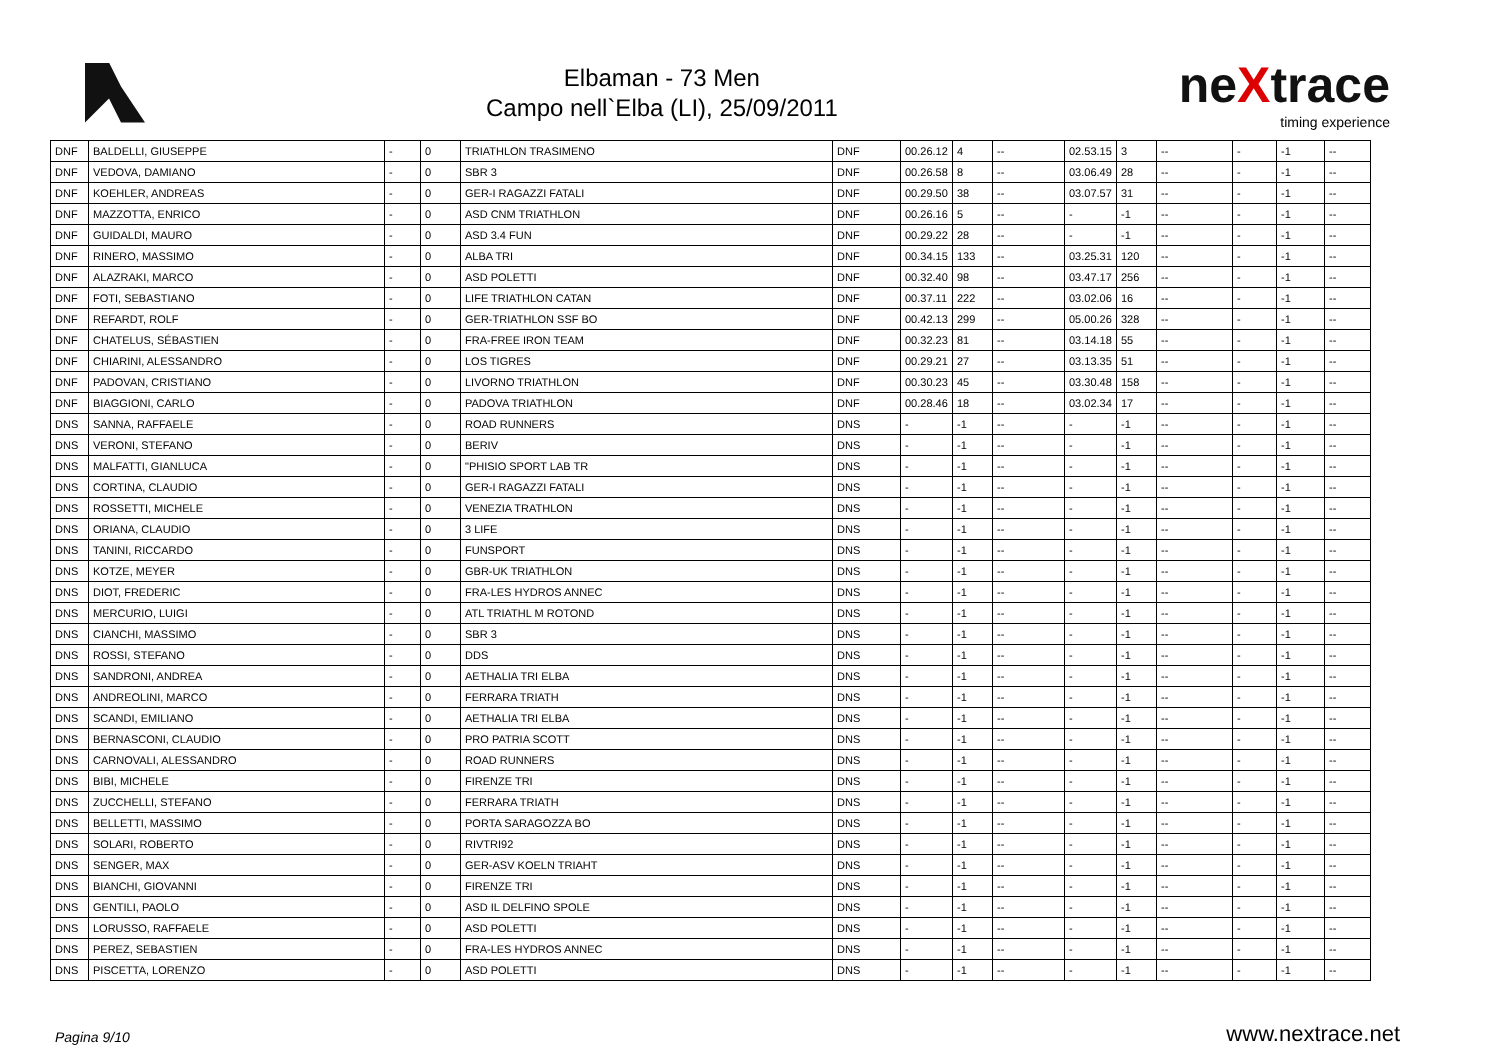Elbaman - 73 Men
Campo nell`Elba (LI), 25/09/2011
neXtrace
timing experience
| DNF | BALDELLI, GIUSEPPE | - | 0 | TRIATHLON TRASIMENO | DNF | 00.26.12 | 4 | -- | 02.53.15 | 3 | -- | - | -1 | -- |
| DNF | VEDOVA, DAMIANO | - | 0 | SBR 3 | DNF | 00.26.58 | 8 | -- | 03.06.49 | 28 | -- | - | -1 | -- |
| DNF | KOEHLER, ANDREAS | - | 0 | GER-I RAGAZZI FATALI | DNF | 00.29.50 | 38 | -- | 03.07.57 | 31 | -- | - | -1 | -- |
| DNF | MAZZOTTA, ENRICO | - | 0 | ASD CNM TRIATHLON | DNF | 00.26.16 | 5 | -- | - | -1 | -- | - | -1 | -- |
| DNF | GUIDALDI, MAURO | - | 0 | ASD 3.4 FUN | DNF | 00.29.22 | 28 | -- | - | -1 | -- | - | -1 | -- |
| DNF | RINERO, MASSIMO | - | 0 | ALBA TRI | DNF | 00.34.15 | 133 | -- | 03.25.31 | 120 | -- | - | -1 | -- |
| DNF | ALAZRAKI, MARCO | - | 0 | ASD POLETTI | DNF | 00.32.40 | 98 | -- | 03.47.17 | 256 | -- | - | -1 | -- |
| DNF | FOTI, SEBASTIANO | - | 0 | LIFE TRIATHLON CATAN | DNF | 00.37.11 | 222 | -- | 03.02.06 | 16 | -- | - | -1 | -- |
| DNF | REFARDT, ROLF | - | 0 | GER-TRIATHLON SSF BO | DNF | 00.42.13 | 299 | -- | 05.00.26 | 328 | -- | - | -1 | -- |
| DNF | CHATELUS, SÉBASTIEN | - | 0 | FRA-FREE IRON TEAM | DNF | 00.32.23 | 81 | -- | 03.14.18 | 55 | -- | - | -1 | -- |
| DNF | CHIARINI, ALESSANDRO | - | 0 | LOS TIGRES | DNF | 00.29.21 | 27 | -- | 03.13.35 | 51 | -- | - | -1 | -- |
| DNF | PADOVAN, CRISTIANO | - | 0 | LIVORNO TRIATHLON | DNF | 00.30.23 | 45 | -- | 03.30.48 | 158 | -- | - | -1 | -- |
| DNF | BIAGGIONI, CARLO | - | 0 | PADOVA TRIATHLON | DNF | 00.28.46 | 18 | -- | 03.02.34 | 17 | -- | - | -1 | -- |
| DNS | SANNA, RAFFAELE | - | 0 | ROAD RUNNERS | DNS | - | -1 | -- | - | -1 | -- | - | -1 | -- |
| DNS | VERONI, STEFANO | - | 0 | BERIV | DNS | - | -1 | -- | - | -1 | -- | - | -1 | -- |
| DNS | MALFATTI, GIANLUCA | - | 0 | "PHISIO SPORT LAB TR | DNS | - | -1 | -- | - | -1 | -- | - | -1 | -- |
| DNS | CORTINA, CLAUDIO | - | 0 | GER-I RAGAZZI FATALI | DNS | - | -1 | -- | - | -1 | -- | - | -1 | -- |
| DNS | ROSSETTI, MICHELE | - | 0 | VENEZIA TRATHLON | DNS | - | -1 | -- | - | -1 | -- | - | -1 | -- |
| DNS | ORIANA, CLAUDIO | - | 0 | 3 LIFE | DNS | - | -1 | -- | - | -1 | -- | - | -1 | -- |
| DNS | TANINI, RICCARDO | - | 0 | FUNSPORT | DNS | - | -1 | -- | - | -1 | -- | - | -1 | -- |
| DNS | KOTZE, MEYER | - | 0 | GBR-UK TRIATHLON | DNS | - | -1 | -- | - | -1 | -- | - | -1 | -- |
| DNS | DIOT, FREDERIC | - | 0 | FRA-LES HYDROS ANNEC | DNS | - | -1 | -- | - | -1 | -- | - | -1 | -- |
| DNS | MERCURIO, LUIGI | - | 0 | ATL TRIATHL M ROTOND | DNS | - | -1 | -- | - | -1 | -- | - | -1 | -- |
| DNS | CIANCHI, MASSIMO | - | 0 | SBR 3 | DNS | - | -1 | -- | - | -1 | -- | - | -1 | -- |
| DNS | ROSSI, STEFANO | - | 0 | DDS | DNS | - | -1 | -- | - | -1 | -- | - | -1 | -- |
| DNS | SANDRONI, ANDREA | - | 0 | AETHALIA TRI ELBA | DNS | - | -1 | -- | - | -1 | -- | - | -1 | -- |
| DNS | ANDREOLINI, MARCO | - | 0 | FERRARA TRIATH | DNS | - | -1 | -- | - | -1 | -- | - | -1 | -- |
| DNS | SCANDI, EMILIANO | - | 0 | AETHALIA TRI ELBA | DNS | - | -1 | -- | - | -1 | -- | - | -1 | -- |
| DNS | BERNASCONI, CLAUDIO | - | 0 | PRO PATRIA SCOTT | DNS | - | -1 | -- | - | -1 | -- | - | -1 | -- |
| DNS | CARNOVALI, ALESSANDRO | - | 0 | ROAD RUNNERS | DNS | - | -1 | -- | - | -1 | -- | - | -1 | -- |
| DNS | BIBI, MICHELE | - | 0 | FIRENZE TRI | DNS | - | -1 | -- | - | -1 | -- | - | -1 | -- |
| DNS | ZUCCHELLI, STEFANO | - | 0 | FERRARA TRIATH | DNS | - | -1 | -- | - | -1 | -- | - | -1 | -- |
| DNS | BELLETTI, MASSIMO | - | 0 | PORTA SARAGOZZA BO | DNS | - | -1 | -- | - | -1 | -- | - | -1 | -- |
| DNS | SOLARI, ROBERTO | - | 0 | RIVTRI92 | DNS | - | -1 | -- | - | -1 | -- | - | -1 | -- |
| DNS | SENGER, MAX | - | 0 | GER-ASV KOELN TRIAHT | DNS | - | -1 | -- | - | -1 | -- | - | -1 | -- |
| DNS | BIANCHI, GIOVANNI | - | 0 | FIRENZE TRI | DNS | - | -1 | -- | - | -1 | -- | - | -1 | -- |
| DNS | GENTILI, PAOLO | - | 0 | ASD IL DELFINO SPOLE | DNS | - | -1 | -- | - | -1 | -- | - | -1 | -- |
| DNS | LORUSSO, RAFFAELE | - | 0 | ASD POLETTI | DNS | - | -1 | -- | - | -1 | -- | - | -1 | -- |
| DNS | PEREZ, SEBASTIEN | - | 0 | FRA-LES HYDROS ANNEC | DNS | - | -1 | -- | - | -1 | -- | - | -1 | -- |
| DNS | PISCETTA, LORENZO | - | 0 | ASD POLETTI | DNS | - | -1 | -- | - | -1 | -- | - | -1 | -- |
Pagina 9/10
www.nextrace.net